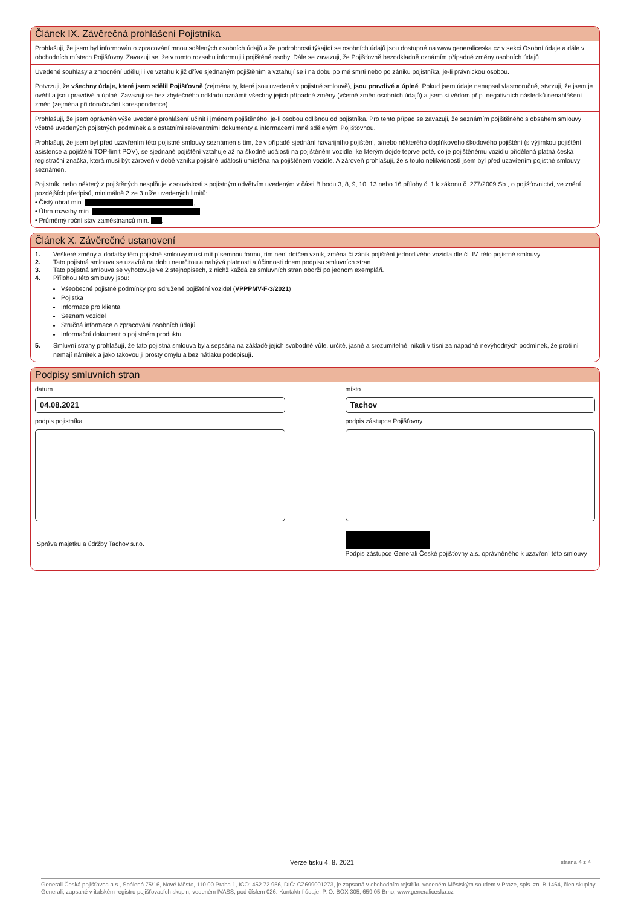Článek IX. Závěrečná prohlášení Pojistníka
Prohlašuji, že jsem byl informován o zpracování mnou sdělených osobních údajů a že podrobnosti týkající se osobních údajů jsou dostupné na www.generaliceska.cz v sekci Osobní údaje a dále v obchodních místech Pojišťovny. Zavazuji se, že v tomto rozsahu informuji i pojištěné osoby. Dále se zavazuji, že Pojišťovně bezodkladně oznámím případné změny osobních údajů.
Uvedené souhlasy a zmocnění uděluji i ve vztahu k již dříve sjednaným pojištěním a vztahují se i na dobu po mé smrti nebo po zániku pojistníka, je-li právnickou osobou.
Potvrzuji, že všechny údaje, které jsem sdělil Pojišťovně (zejména ty, které jsou uvedené v pojistné smlouvě), jsou pravdivé a úplné. Pokud jsem údaje nenapsal vlastnoručně, stvrzuji, že jsem je ověřil a jsou pravdivé a úplné. Zavazuji se bez zbytečného odkladu oznámit všechny jejich případné změny (včetně změn osobních údajů) a jsem si vědom příp. negativních následků nenahlášení změn (zejména při doručování korespondence).
Prohlašuji, že jsem oprávněn výše uvedené prohlášení učinit i jménem pojištěného, je-li osobou odlišnou od pojistníka. Pro tento případ se zavazuji, že seznámím pojištěného s obsahem smlouvy včetně uvedených pojistných podmínek a s ostatními relevantními dokumenty a informacemi mně sdělenými Pojišťovnou.
Prohlašuji, že jsem byl před uzavřením této pojistné smlouvy seznámen s tím, že v případě sjednání havarijního pojištění, a/nebo některého doplňkového škodového pojištění (s výjimkou pojištění asistence a pojištění TOP-limit POV), se sjednané pojištění vztahuje až na škodné události na pojištěném vozidle, ke kterým dojde teprve poté, co je pojištěnému vozidlu přidělená platná česká registrační značka, která musí být zároveň v době vzniku pojistné události umístěna na pojištěném vozidle. A zároveň prohlašuji, že s touto nelikvidností jsem byl před uzavřením pojistné smlouvy seznámen.
Pojistník, nebo některý z pojištěných nesplňuje v souvislosti s pojistným odvětvím uvedeným v části B bodu 3, 8, 9, 10, 13 nebo 16 přílohy č. 1 k zákonu č. 277/2009 Sb., o pojišťovnictví, ve znění pozdějších předpisů, minimálně 2 ze 3 níže uvedených limitů:
• Čistý obrat min. ,
• Úhrn rozvahy min.
• Průměrný roční stav zaměstnanců min. .
Článek X. Závěrečné ustanovení
1. Veškeré změny a dodatky této pojistné smlouvy musí mít písemnou formu, tím není dotčen vznik, změna či zánik pojištění jednotlivého vozidla dle čl. IV. této pojistné smlouvy
2. Tato pojistná smlouva se uzavírá na dobu neurčitou a nabývá platnosti a účinnosti dnem podpisu smluvních stran.
3. Tato pojistná smlouva se vyhotovuje ve 2 stejnopisech, z nichž každá ze smluvních stran obdrží po jednom exempláři.
4. Přílohou této smlouvy jsou:
Všeobecné pojistné podmínky pro sdružené pojištění vozidel (VPPPMV-F-3/2021)
Pojistka
Informace pro klienta
Seznam vozidel
Stručná informace o zpracování osobních údajů
Informační dokument o pojistném produktu
5. Smluvní strany prohlašují, že tato pojistná smlouva byla sepsána na základě jejich svobodné vůle, určitě, jasně a srozumitelně, nikoli v tísni za nápadně nevýhodných podmínek, že proti ní nemají námitek a jako takovou ji prosty omylu a bez nátlaku podepisují.
Podpisy smluvních stran
datum
04.08.2021
podpis pojistníka
Správa majetku a údržby Tachov s.r.o.
místo
Tachov
podpis zástupce Pojišťovny
Podpis zástupce Generali České pojišťovny a.s. oprávněného k uzavření této smlouvy
Verze tisku 4. 8. 2021 strana 4 z 4
Generali Česká pojišťovna a.s., Spálená 75/16, Nové Město, 110 00 Praha 1, IČO: 452 72 956, DIČ: CZ699001273, je zapsaná v obchodním rejstříku vedeném Městským soudem v Praze, spis. zn. B 1464, člen skupiny Generali, zapsané v italském registru pojišťovacích skupin, vedeném IVASS, pod číslem 026. Kontaktní údaje: P. O. BOX 305, 659 05 Brno, www.generaliceska.cz